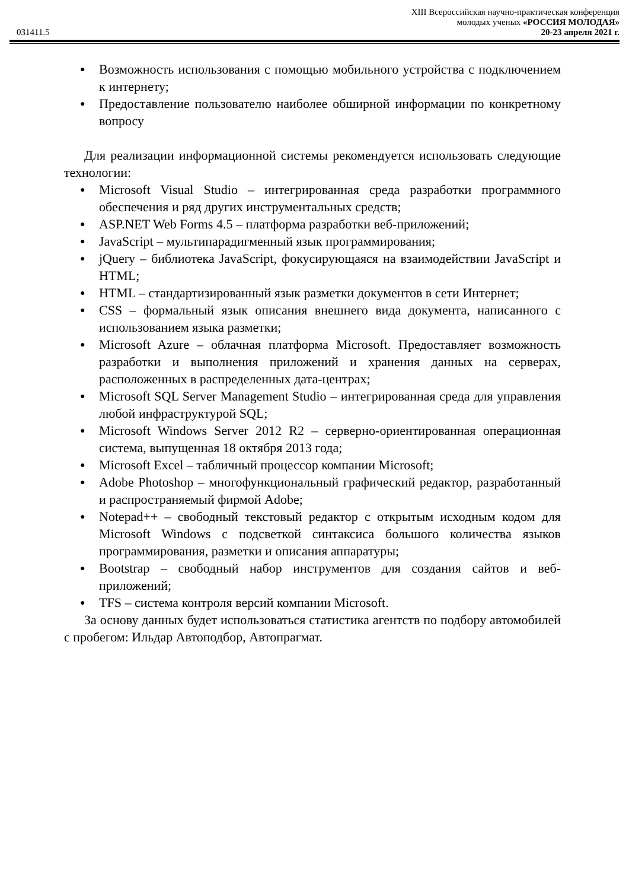XIII Всероссийская научно-практическая конференция
молодых ученых «РОССИЯ МОЛОДАЯ»
031411.5 20-23 апреля 2021 г.
● Возможность использования с помощью мобильного устройства с подключением к интернету;
● Предоставление пользователю наиболее обширной информации по конкретному вопросу
Для реализации информационной системы рекомендуется использовать следующие технологии:
● Microsoft Visual Studio – интегрированная среда разработки программного обеспечения и ряд других инструментальных средств;
● ASP.NET Web Forms 4.5 – платформа разработки веб-приложений;
● JavaScript – мультипарадигменный язык программирования;
● jQuery – библиотека JavaScript, фокусирующаяся на взаимодействии JavaScript и HTML;
● HTML – стандартизированный язык разметки документов в сети Интернет;
● CSS – формальный язык описания внешнего вида документа, написанного с использованием языка разметки;
● Microsoft Azure – облачная платформа Microsoft. Предоставляет возможность разработки и выполнения приложений и хранения данных на серверах, расположенных в распределенных дата-центрах;
● Microsoft SQL Server Management Studio – интегрированная среда для управления любой инфраструктурой SQL;
● Microsoft Windows Server 2012 R2 – серверно-ориентированная операционная система, выпущенная 18 октября 2013 года;
● Microsoft Excel – табличный процессор компании Microsoft;
● Adobe Photoshop – многофункциональный графический редактор, разработанный и распространяемый фирмой Adobe;
● Notepad++ – свободный текстовый редактор с открытым исходным кодом для Microsoft Windows с подсветкой синтаксиса большого количества языков программирования, разметки и описания аппаратуры;
● Bootstrap – свободный набор инструментов для создания сайтов и веб-приложений;
● TFS – система контроля версий компании Microsoft.
За основу данных будет использоваться статистика агентств по подбору автомобилей с пробегом: Ильдар Автоподбор, Автопрагмат.